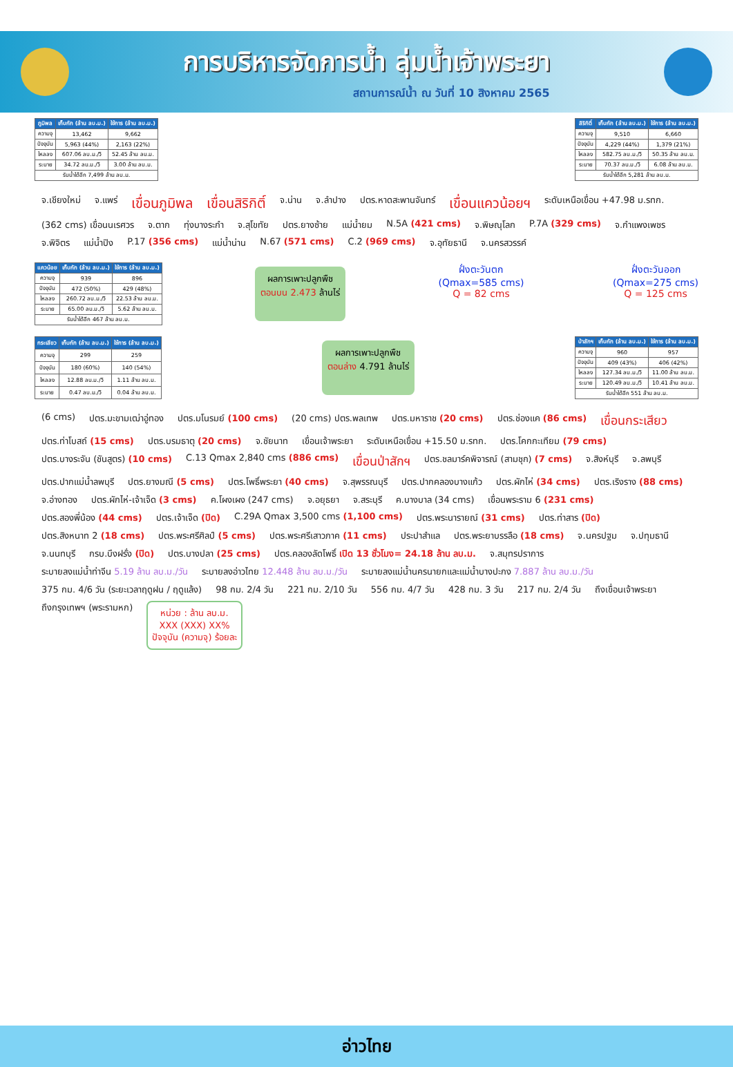การบริหารจัดการน้ำ ลุ่มน้ำเจ้าพระยา
สถานการณ์น้ำ ณ วันที่ 10 สิงหาคม 2565
| ภูมิพล | เก็บกัก (ล้าน ลบ.ม.) | ใช้การ (ล้าน ลบ.ม.) |
| --- | --- | --- |
| ความจุ | 13,462 | 9,662 |
| ปัจจุบัน | 5,963 (44%) | 2,163 (22%) |
| ไหลลง | 607.06 ลบ.ม./วิ | 52.45 ล้าน ลบ.ม. |
| ระบาย | 34.72 ลบ.ม./วิ | 3.00 ล้าน ลบ.ม. |
| รับน้ำได้อีก 7,499 ล้าน ลบ.ม. | | |
| สิริกิติ์ | เก็บกัก (ล้าน ลบ.ม.) | ใช้การ (ล้าน ลบ.ม.) |
| --- | --- | --- |
| ความจุ | 9,510 | 6,660 |
| ปัจจุบัน | 4,229 (44%) | 1,379 (21%) |
| ไหลลง | 582.75 ลบ.ม./วิ | 50.35 ล้าน ลบ.ม. |
| ระบาย | 70.37 ลบ.ม./วิ | 6.08 ล้าน ลบ.ม. |
| รับน้ำได้อีก 5,281 ล้าน ลบ.ม. | | |
จ.เชียงใหม่ จ.แพร่ เขื่อนภูมิพล เขื่อนสิริกิติ์ จ.น่าน จ.ลำปาง ปตร.หาดสะพานจันทร์ เขื่อนแควน้อยฯ ระดับเหนือเขื่อน +47.98 ม.รทก. (362 cms) เขื่อนนเรศวร จ.ตาก ทุ่งบางระกำ จ.สุโขทัย ปตร.ยางซ้าย แม่น้ำยม N.5A (421 cms) จ.พิษณุโลก P.7A (329 cms) จ.กำแพงเพชร จ.พิจิตร แม่น้ำปิง P.17 (356 cms) แม่น้ำน่าน N.67 (571 cms) C.2 (969 cms) จ.อุทัยธานี จ.นครสวรรค์
| แควน้อย | เก็บกัก (ล้าน ลบ.ม.) | ใช้การ (ล้าน ลบ.ม.) |
| --- | --- | --- |
| ความจุ | 939 | 896 |
| ปัจจุบัน | 472 (50%) | 429 (48%) |
| ไหลลง | 260.72 ลบ.ม./วิ | 22.53 ล้าน ลบ.ม. |
| ระบาย | 65.00 ลบ.ม./วิ | 5.62 ล้าน ลบ.ม. |
| รับน้ำได้อีก 467 ล้าน ลบ.ม. | | |
ผลการเพาะปลูกพืช
ตอนบน 2.473 ล้านไร่
ฝั่งตะวันตก
(Qmax=585 cms)
Q = 82 cms
ฝั่งตะวันออก
(Qmax=275 cms)
Q = 125 cms
| กระเสียว | เก็บกัก (ล้าน ลบ.ม.) | ใช้การ (ล้าน ลบ.ม.) |
| --- | --- | --- |
| ความจุ | 299 | 259 |
| ปัจจุบัน | 180 (60%) | 140 (54%) |
| ไหลลง | 12.88 ลบ.ม./วิ | 1.11 ล้าน ลบ.ม. |
| ระบาย | 0.47 ลบ.ม./วิ | 0.04 ล้าน ลบ.ม. |
ผลการเพาะปลูกพืช
ตอนล่าง 4.791 ล้านไร่
| ป่าสักฯ | เก็บกัก (ล้าน ลบ.ม.) | ใช้การ (ล้าน ลบ.ม.) |
| --- | --- | --- |
| ความจุ | 960 | 957 |
| ปัจจุบัน | 409 (43%) | 406 (42%) |
| ไหลลง | 127.34 ลบ.ม./วิ | 11.00 ล้าน ลบ.ม. |
| ระบาย | 120.49 ลบ.ม./วิ | 10.41 ล้าน ลบ.ม. |
| รับน้ำได้อีก 551 ล้าน ลบ.ม. | | |
(6 cms) ปตร.มะขามเฒ่าอู่ทอง ปตร.มโนรมย์ (100 cms) (20 cms) ปตร.พลเทพ ปตร.มหาราช (20 cms) ปตร.ช่องแค (86 cms) เขื่อนกระเสียว ปตร.ท่าโบสถ์ (15 cms) ปตร.บรมธาตุ (20 cms) จ.ชัยนาท เขื่อนเจ้าพระยา ระดับเหนือเขื่อน +15.50 ม.รทก. ปตร.โคกกะเทียม (79 cms) ปตร.บางระจัน (ชันสูตร) (10 cms) C.13 Qmax 2,840 cms (886 cms) เขื่อนป่าสักฯ ปตร.ชลมาร์คพิจารณ์ (สามชุก) (7 cms) จ.สิงห์บุรี จ.ลพบุรี ปตร.ปากแม่น้ำลพบุรี ปตร.ยางมณี (5 cms) ปตร.โพธิ์พระยา (40 cms) จ.สุพรรณบุรี ปตร.ปากคลองบางแก้ว ปตร.ผักไห่ (34 cms) ปตร.เริงราง (88 cms) จ.อ่างทอง ปตร.ผักไห่-เจ้าเจ็ด (3 cms) ค.โผงเผง (247 cms) จ.อยุธยา จ.สระบุรี ค.บางบาล (34 cms) เขื่อนพระราม 6 (231 cms) ปตร.สองพี่น้อง (44 cms) ปตร.เจ้าเจ็ด (ปิด) C.29A Qmax 3,500 cms (1,100 cms) ปตร.พระนารายณ์ (31 cms) ปตร.ท่าสาร (ปิด) ปตร.สิงหนาท 2 (18 cms) ปตร.พระศรีศิลป์ (5 cms) ปตร.พระศรีเสาวภาค (11 cms) ประปาสำแล ปตร.พระยาบรรลือ (18 cms) จ.นครปฐม จ.ปทุมธานี จ.นนทบุรี กรบ.บึงฝรั่ง (ปิด) ปตร.บางปลา (25 cms) ปตร.คลองลัดโพธิ์ เปิด 13 ชั่วโมง= 24.18 ล้าน ลบ.ม. จ.สมุทรปราการ ระบายลงแม่น้ำท่าจีน 5.19 ล้าน ลบ.ม./วัน ระบายลงอ่าวไทย 12.448 ล้าน ลบ.ม./วัน ระบายลงแม่น้ำนครนายกและแม่น้ำบางปะกง 7.887 ล้าน ลบ.ม./วัน 375 กม. 4/6 วัน (ระยะเวลาฤดูฝน / ฤดูแล้ง) 98 กม. 2/4 วัน 221 กม. 2/10 วัน 556 กม. 4/7 วัน 428 กม. 3 วัน 217 กม. 2/4 วัน ถึงเขื่อนเจ้าพระยา ถึงกรุงเทพฯ (พระรามหก)
หน่วย : ล้าน ลบ.ม.
XXX (XXX) XX%
ปัจจุบัน (ความจุ) ร้อยละ
อ่าวไทย